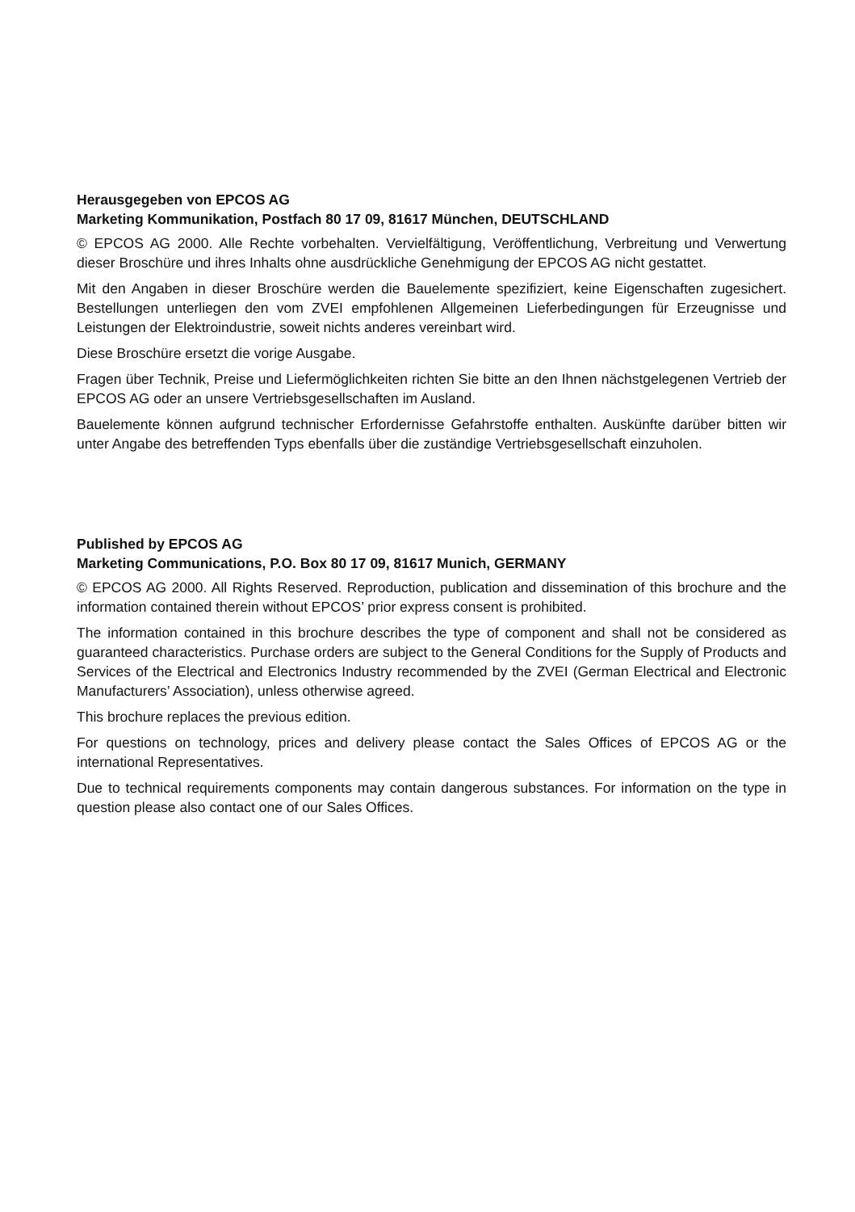Herausgegeben von EPCOS AG
Marketing Kommunikation, Postfach 80 17 09, 81617 München, DEUTSCHLAND
© EPCOS AG 2000. Alle Rechte vorbehalten. Vervielfältigung, Veröffentlichung, Verbreitung und Verwertung dieser Broschüre und ihres Inhalts ohne ausdrückliche Genehmigung der EPCOS AG nicht gestattet.
Mit den Angaben in dieser Broschüre werden die Bauelemente spezifiziert, keine Eigenschaften zugesichert. Bestellungen unterliegen den vom ZVEI empfohlenen Allgemeinen Lieferbedingungen für Erzeugnisse und Leistungen der Elektroindustrie, soweit nichts anderes vereinbart wird.
Diese Broschüre ersetzt die vorige Ausgabe.
Fragen über Technik, Preise und Liefermöglichkeiten richten Sie bitte an den Ihnen nächstgelegenen Vertrieb der EPCOS AG oder an unsere Vertriebsgesellschaften im Ausland.
Bauelemente können aufgrund technischer Erfordernisse Gefahrstoffe enthalten. Auskünfte darüber bitten wir unter Angabe des betreffenden Typs ebenfalls über die zuständige Vertriebsgesellschaft einzuholen.
Published by EPCOS AG
Marketing Communications, P.O. Box 80 17 09, 81617 Munich, GERMANY
© EPCOS AG 2000. All Rights Reserved. Reproduction, publication and dissemination of this brochure and the information contained therein without EPCOS’ prior express consent is prohibited.
The information contained in this brochure describes the type of component and shall not be considered as guaranteed characteristics. Purchase orders are subject to the General Conditions for the Supply of Products and Services of the Electrical and Electronics Industry recommended by the ZVEI (German Electrical and Electronic Manufacturers’ Association), unless otherwise agreed.
This brochure replaces the previous edition.
For questions on technology, prices and delivery please contact the Sales Offices of EPCOS AG or the international Representatives.
Due to technical requirements components may contain dangerous substances. For information on the type in question please also contact one of our Sales Offices.